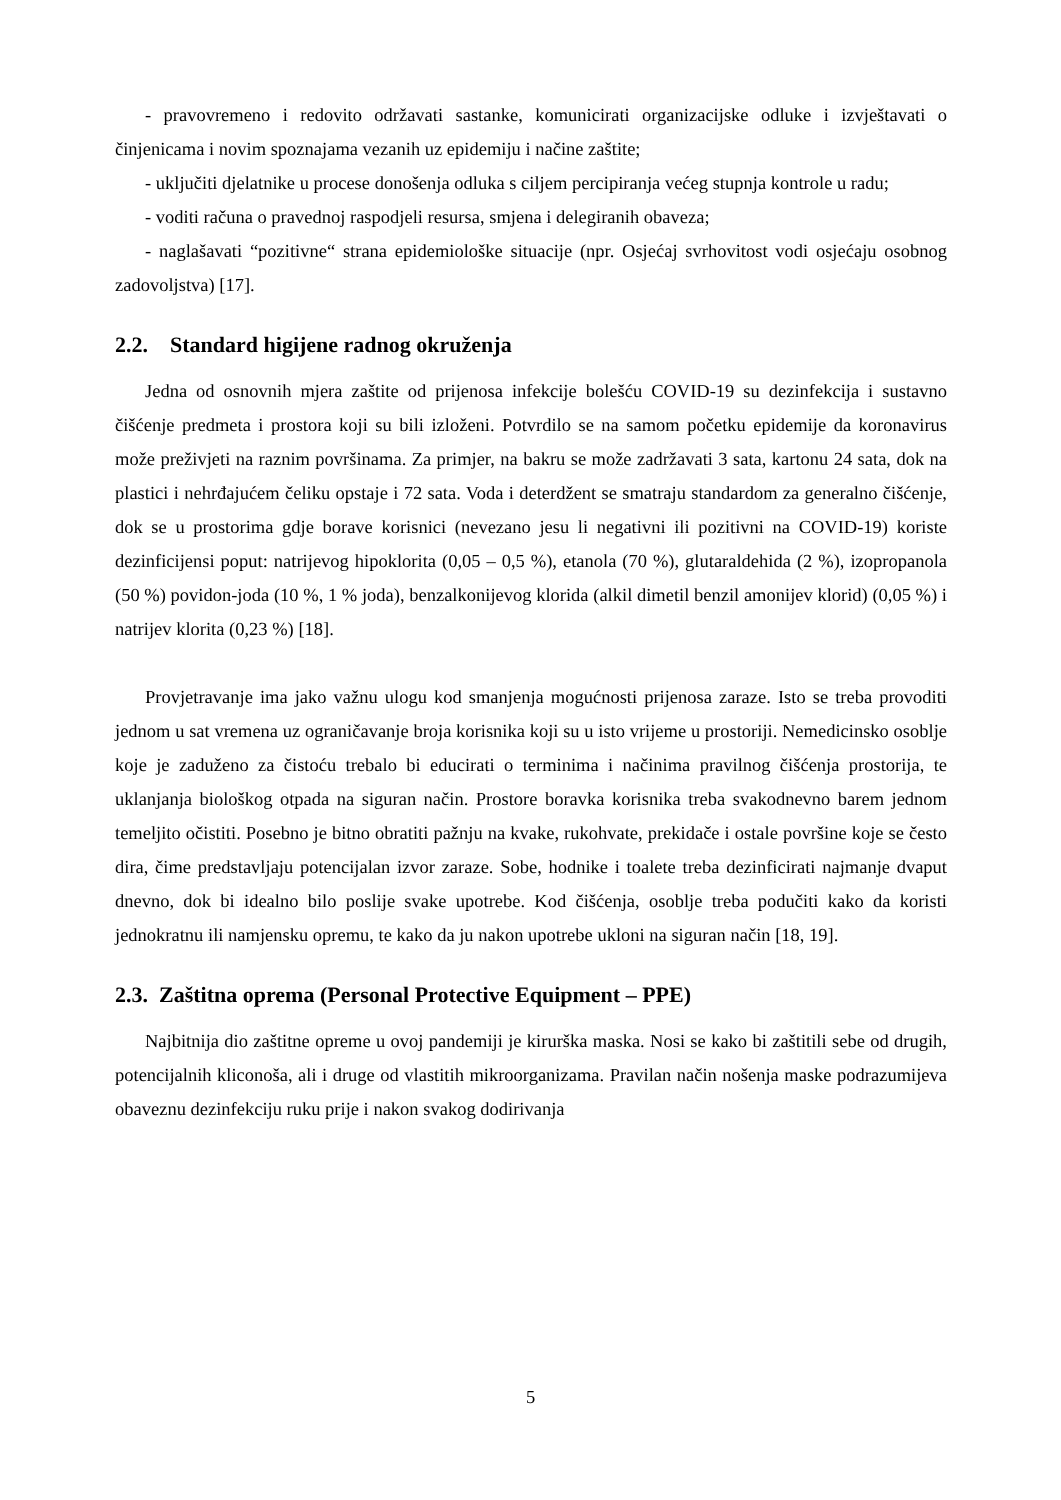- pravovremeno i redovito održavati sastanke, komunicirati organizacijske odluke i izvještavati o činjenicama i novim spoznajama vezanih uz epidemiju i načine zaštite;
- uključiti djelatnike u procese donošenja odluka s ciljem percipiranja većeg stupnja kontrole u radu;
- voditi računa o pravednoj raspodjeli resursa, smjena i delegiranih obaveza;
- naglašavati “pozitivne“ strana epidemiološke situacije (npr. Osjećaj svrhovitost vodi osjećaju osobnog zadovoljstva) [17].
2.2. Standard higijene radnog okruženja
Jedna od osnovnih mjera zaštite od prijenosa infekcije bolešću COVID-19 su dezinfekcija i sustavno čišćenje predmeta i prostora koji su bili izloženi. Potvrdilo se na samom početku epidemije da koronavirus može preživjeti na raznim površinama. Za primjer, na bakru se može zadržavati 3 sata, kartonu 24 sata, dok na plastici i nehrđajućem čeliku opstaje i 72 sata. Voda i deterdžent se smatraju standardom za generalno čišćenje, dok se u prostorima gdje borave korisnici (nevezano jesu li negativni ili pozitivni na COVID-19) koriste dezinficijensi poput: natrijevog hipoklorita (0,05 – 0,5 %), etanola (70 %), glutaraldehida (2 %), izopropanola (50 %) povidon-joda (10 %, 1 % joda), benzalkonijevog klorida (alkil dimetil benzil amonijev klorid) (0,05 %) i natrijev klorita (0,23 %) [18].
Provjetravanje ima jako važnu ulogu kod smanjenja mogućnosti prijenosa zaraze. Isto se treba provoditi jednom u sat vremena uz ograničavanje broja korisnika koji su u isto vrijeme u prostoriji. Nemedicinsko osoblje koje je zaduženo za čistoću trebalo bi educirati o terminima i načinima pravilnog čišćenja prostorija, te uklanjanja biološkog otpada na siguran način. Prostore boravka korisnika treba svakodnevno barem jednom temeljito očistiti. Posebno je bitno obratiti pažnju na kvake, rukohvate, prekidače i ostale površine koje se često dira, čime predstavljaju potencijalan izvor zaraze. Sobe, hodnike i toalete treba dezinficirati najmanje dvaput dnevno, dok bi idealno bilo poslije svake upotrebe. Kod čišćenja, osoblje treba podučiti kako da koristi jednokratnu ili namjensku opremu, te kako da ju nakon upotrebe ukloni na siguran način [18, 19].
2.3. Zaštitna oprema (Personal Protective Equipment – PPE)
Najbitnija dio zaštitne opreme u ovoj pandemiji je kirurška maska. Nosi se kako bi zaštitili sebe od drugih, potencijalnih kliconoša, ali i druge od vlastitih mikroorganizama. Pravilan način nošenja maske podrazumijeva obaveznu dezinfekciju ruku prije i nakon svakog dodirivanja
5